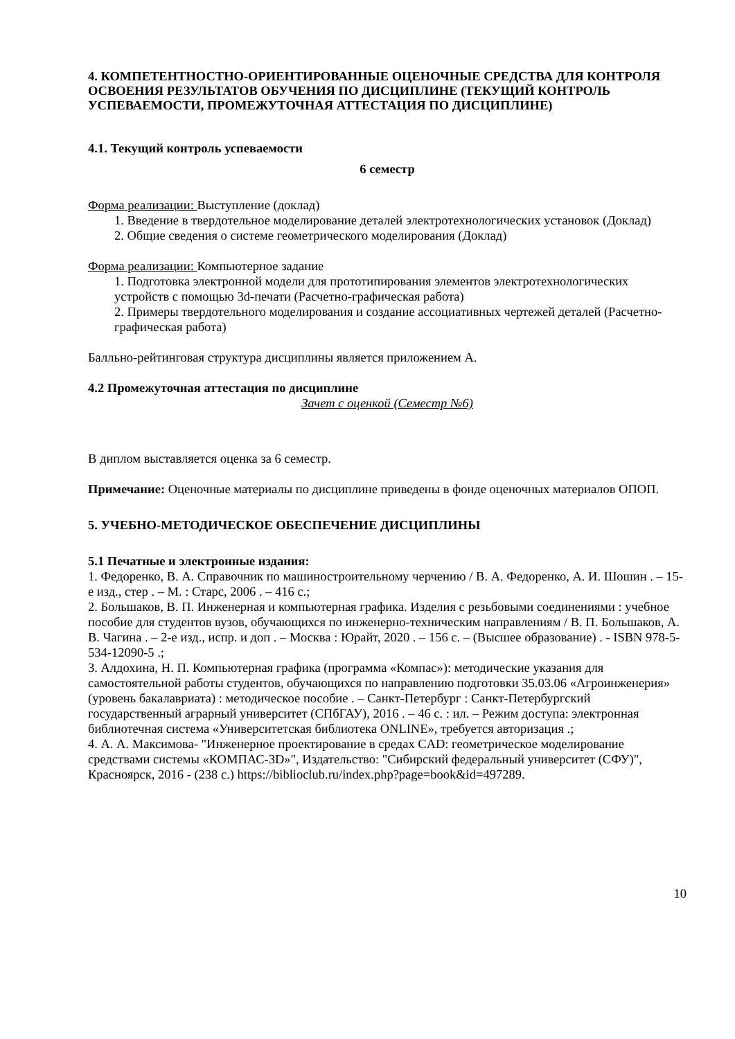4. КОМПЕТЕНТНОСТНО-ОРИЕНТИРОВАННЫЕ ОЦЕНОЧНЫЕ СРЕДСТВА ДЛЯ КОНТРОЛЯ ОСВОЕНИЯ РЕЗУЛЬТАТОВ ОБУЧЕНИЯ ПО ДИСЦИПЛИНЕ (ТЕКУЩИЙ КОНТРОЛЬ УСПЕВАЕМОСТИ, ПРОМЕЖУТОЧНАЯ АТТЕСТАЦИЯ ПО ДИСЦИПЛИНЕ)
4.1. Текущий контроль успеваемости
6 семестр
Форма реализации: Выступление (доклад)
1. Введение в твердотельное моделирование деталей электротехнологических установок (Доклад)
2. Общие сведения о системе геометрического моделирования (Доклад)
Форма реализации: Компьютерное задание
1. Подготовка электронной модели для прототипирования элементов электротехнологических устройств с помощью 3d-печати (Расчетно-графическая работа)
2. Примеры твердотельного моделирования и создание ассоциативных чертежей деталей (Расчетно-графическая работа)
Балльно-рейтинговая структура дисциплины является приложением А.
4.2 Промежуточная аттестация по дисциплине
Зачет с оценкой (Семестр №6)
В диплом выставляется оценка за 6 семестр.
Примечание: Оценочные материалы по дисциплине приведены в фонде оценочных материалов ОПОП.
5. УЧЕБНО-МЕТОДИЧЕСКОЕ ОБЕСПЕЧЕНИЕ ДИСЦИПЛИНЫ
5.1 Печатные и электронные издания:
1. Федоренко, В. А. Справочник по машиностроительному черчению / В. А. Федоренко, А. И. Шошин . – 15-е изд., стер . – М. : Старс, 2006 . – 416 с.;
2. Большаков, В. П. Инженерная и компьютерная графика. Изделия с резьбовыми соединениями : учебное пособие для студентов вузов, обучающихся по инженерно-техническим направлениям / В. П. Большаков, А. В. Чагина . – 2-е изд., испр. и доп . – Москва : Юрайт, 2020 . – 156 с. – (Высшее образование) . - ISBN 978-5-534-12090-5 .;
3. Алдохина, Н. П. Компьютерная графика (программа «Компас»): методические указания для самостоятельной работы студентов, обучающихся по направлению подготовки 35.03.06 «Агроинженерия» (уровень бакалавриата) : методическое пособие . – Санкт-Петербург : Санкт-Петербургский государственный аграрный университет (СПбГАУ), 2016 . – 46 с. : ил. – Режим доступа: электронная библиотечная система «Университетская библиотека ONLINE», требуется авторизация .;
4. А. А. Максимова- "Инженерное проектирование в средах CAD: геометрическое моделирование средствами системы «КОМПАС-3D»", Издательство: "Сибирский федеральный университет (СФУ)", Красноярск, 2016 - (238 с.) https://biblioclub.ru/index.php?page=book&id=497289.
10